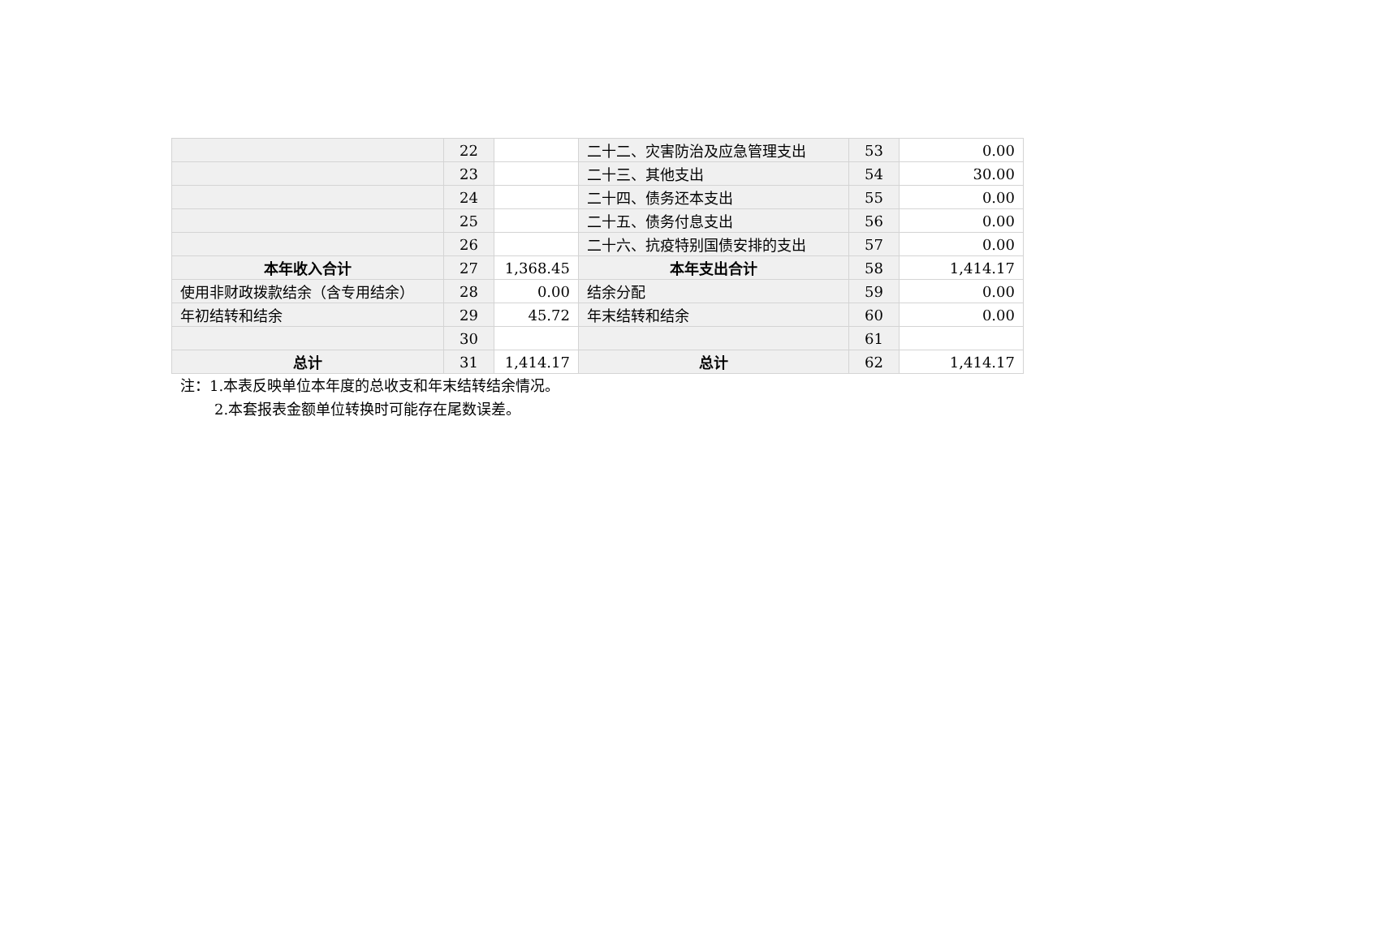| | 22 | | 二十二、灾害防治及应急管理支出 | 53 | 0.00 |
| | 23 | | 二十三、其他支出 | 54 | 30.00 |
| | 24 | | 二十四、债务还本支出 | 55 | 0.00 |
| | 25 | | 二十五、债务付息支出 | 56 | 0.00 |
| | 26 | | 二十六、抗疫特别国债安排的支出 | 57 | 0.00 |
| 本年收入合计 | 27 | 1,368.45 | 本年支出合计 | 58 | 1,414.17 |
| 使用非财政拨款结余（含专用结余） | 28 | 0.00 | 结余分配 | 59 | 0.00 |
| 年初结转和结余 | 29 | 45.72 | 年末结转和结余 | 60 | 0.00 |
| | 30 | | | 61 | |
| 总计 | 31 | 1,414.17 | 总计 | 62 | 1,414.17 |
注：1.本表反映单位本年度的总收支和年末结转结余情况。
2.本套报表金额单位转换时可能存在尾数误差。